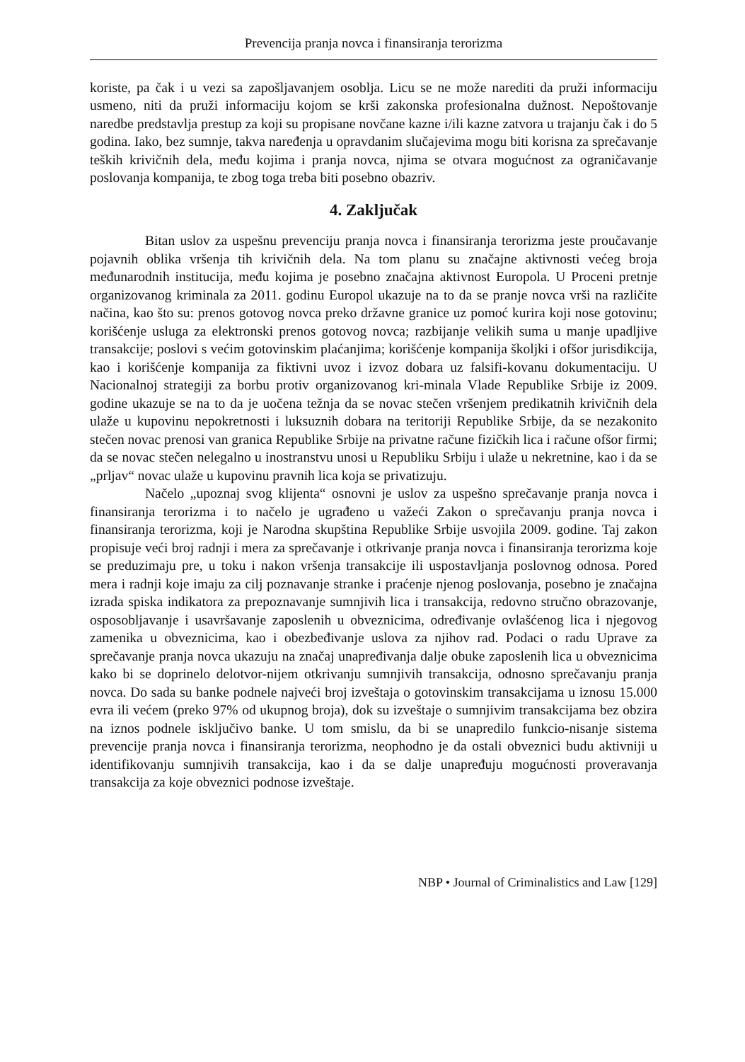Prevencija pranja novca i finansiranja terorizma
koriste, pa čak i u vezi sa zapošljavanjem osoblja. Licu se ne može narediti da pruži informaciju usmeno, niti da pruži informaciju kojom se krši zakonska profesionalna dužnost. Nepoštovanje naredbe predstavlja prestup za koji su propisane novčane kazne i/ili kazne zatvora u trajanju čak i do 5 godina. Iako, bez sumnje, takva naređenja u opravdanim slučajevima mogu biti korisna za sprečavanje teških krivičnih dela, među kojima i pranja novca, njima se otvara mogućnost za ograničavanje poslovanja kompanija, te zbog toga treba biti posebno obazriv.
4. Zaključak
Bitan uslov za uspešnu prevenciju pranja novca i finansiranja terorizma jeste proučavanje pojavnih oblika vršenja tih krivičnih dela. Na tom planu su značajne aktivnosti većeg broja međunarodnih institucija, među kojima je posebno značajna aktivnost Europola. U Proceni pretnje organizovanog kriminala za 2011. godinu Europol ukazuje na to da se pranje novca vrši na različite načina, kao što su: prenos gotovog novca preko državne granice uz pomoć kurira koji nose gotovinu; korišćenje usluga za elektronski prenos gotovog novca; razbijanje velikih suma u manje upadljive transakcije; poslovi s većim gotovinskim plaćanjima; korišćenje kompanija školjki i ofšor jurisdikcija, kao i korišćenje kompanija za fiktivni uvoz i izvoz dobara uz falsifi-kovanu dokumentaciju. U Nacionalnoj strategiji za borbu protiv organizovanog kri-minala Vlade Republike Srbije iz 2009. godine ukazuje se na to da je uočena težnja da se novac stečen vršenjem predikatnih krivičnih dela ulaže u kupovinu nepokretnosti i luksuznih dobara na teritoriji Republike Srbije, da se nezakonito stečen novac prenosi van granica Republike Srbije na privatne račune fizičkih lica i račune ofšor firmi; da se novac stečen nelegalno u inostranstvu unosi u Republiku Srbiju i ulaže u nekretnine, kao i da se „prljav“ novac ulaže u kupovinu pravnih lica koja se privatizuju.
Načelo „upoznaj svog klijenta“ osnovni je uslov za uspešno sprečavanje pranja novca i finansiranja terorizma i to načelo je ugrađeno u važeći Zakon o sprečavanju pranja novca i finansiranja terorizma, koji je Narodna skupština Republike Srbije usvojila 2009. godine. Taj zakon propisuje veći broj radnji i mera za sprečavanje i otkrivanje pranja novca i finansiranja terorizma koje se preduzimaju pre, u toku i nakon vršenja transakcije ili uspostavljanja poslovnog odnosa. Pored mera i radnji koje imaju za cilj poznavanje stranke i praćenje njenog poslovanja, posebno je značajna izrada spiska indikatora za prepoznavanje sumnjivih lica i transakcija, redovno stručno obrazovanje, osposobljavanje i usavršavanje zaposlenih u obveznicima, određivanje ovlašćenog lica i njegovog zamenika u obveznicima, kao i obezbeđivanje uslova za njihov rad. Podaci o radu Uprave za sprečavanje pranja novca ukazuju na značaj unapređivanja dalje obuke zaposlenih lica u obveznicima kako bi se doprinelo delotvor-nijem otkrivanju sumnjivih transakcija, odnosno sprečavanju pranja novca. Do sada su banke podnele najveći broj izveštaja o gotovinskim transakcijama u iznosu 15.000 evra ili većem (preko 97% od ukupnog broja), dok su izveštaje o sumnjivim transakcijama bez obzira na iznos podnele isključivo banke. U tom smislu, da bi se unapredilo funkcio-nisanje sistema prevencije pranja novca i finansiranja terorizma, neophodno je da ostali obveznici budu aktivniji u identifikovanju sumnjivih transakcija, kao i da se dalje unapređuju mogućnosti proveravanja transakcija za koje obveznici podnose izveštaje.
NBP • Journal of Criminalistics and Law [129]